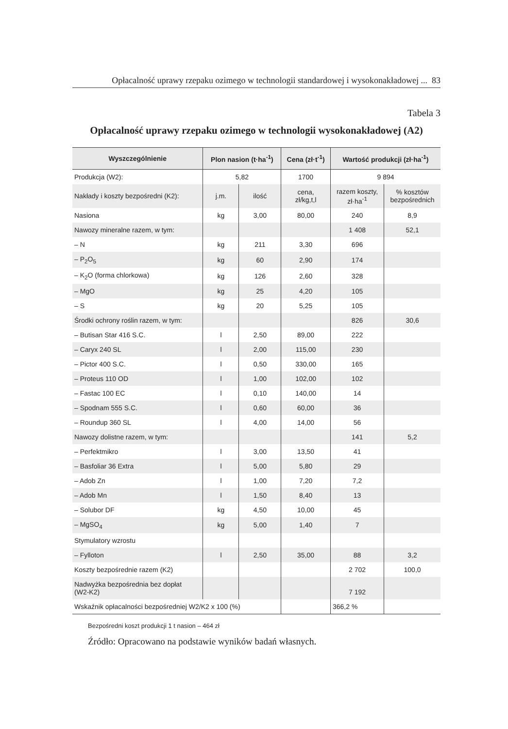Opłacalność uprawy rzepaku ozimego w technologii standardowej i wysokonakładowej ... 83
Tabela 3
Opłacalność uprawy rzepaku ozimego w technologii wysokonakładowej (A2)
| Wyszczególnienie | Plon nasion (t·ha<sup>-1</sup>) | | Cena (zł·t<sup>-1</sup>) | Wartość produkcji (zł·ha<sup>-1</sup>) | |
| --- | --- | --- | --- | --- | --- |
| Produkcja (W2): | 5,82 | | 1700 | 9 894 | |
| Nakłady i koszty bezpośredni (K2): | j.m. | ilość | cena, zł/kg,t,l | razem koszty, zł·ha<sup>-1</sup> | % kosztów bezpośrednich |
| Nasiona | kg | 3,00 | 80,00 | 240 | 8,9 |
| Nawozy mineralne razem, w tym: | | | | 1 408 | 52,1 |
| – N | kg | 211 | 3,30 | 696 | |
| – P<sub>2</sub>O<sub>5</sub> | kg | 60 | 2,90 | 174 | |
| – K<sub>2</sub>O (forma chlorkowa) | kg | 126 | 2,60 | 328 | |
| – MgO | kg | 25 | 4,20 | 105 | |
| – S | kg | 20 | 5,25 | 105 | |
| Środki ochrony roślin razem, w tym: | | | | 826 | 30,6 |
| – Butisan Star 416 S.C. | l | 2,50 | 89,00 | 222 | |
| – Caryx 240 SL | l | 2,00 | 115,00 | 230 | |
| – Pictor 400 S.C. | l | 0,50 | 330,00 | 165 | |
| – Proteus 110 OD | l | 1,00 | 102,00 | 102 | |
| – Fastac 100 EC | l | 0,10 | 140,00 | 14 | |
| – Spodnam 555 S.C. | l | 0,60 | 60,00 | 36 | |
| – Roundup 360 SL | l | 4,00 | 14,00 | 56 | |
| Nawozy dolistne razem, w tym: | | | | 141 | 5,2 |
| – Perfektmikro | l | 3,00 | 13,50 | 41 | |
| – Basfoliar 36 Extra | l | 5,00 | 5,80 | 29 | |
| – Adob Zn | l | 1,00 | 7,20 | 7,2 | |
| – Adob Mn | l | 1,50 | 8,40 | 13 | |
| – Solubor DF | kg | 4,50 | 10,00 | 45 | |
| – MgSO<sub>4</sub> | kg | 5,00 | 1,40 | 7 | |
| Stymulatory wzrostu | | | | | |
| – Fylloton | l | 2,50 | 35,00 | 88 | 3,2 |
| Koszty bezpośrednie razem (K2) | | | | 2 702 | 100,0 |
| Nadwyżka bezpośrednia bez dopłat (W2-K2) | | | | 7 192 | |
| Wskaźnik opłacalności bezpośredniej W2/K2 x 100 (%) | | | | 366,2 % | |
Bezpośredni koszt produkcji 1 t nasion – 464 zł
Źródło: Opracowano na podstawie wyników badań własnych.